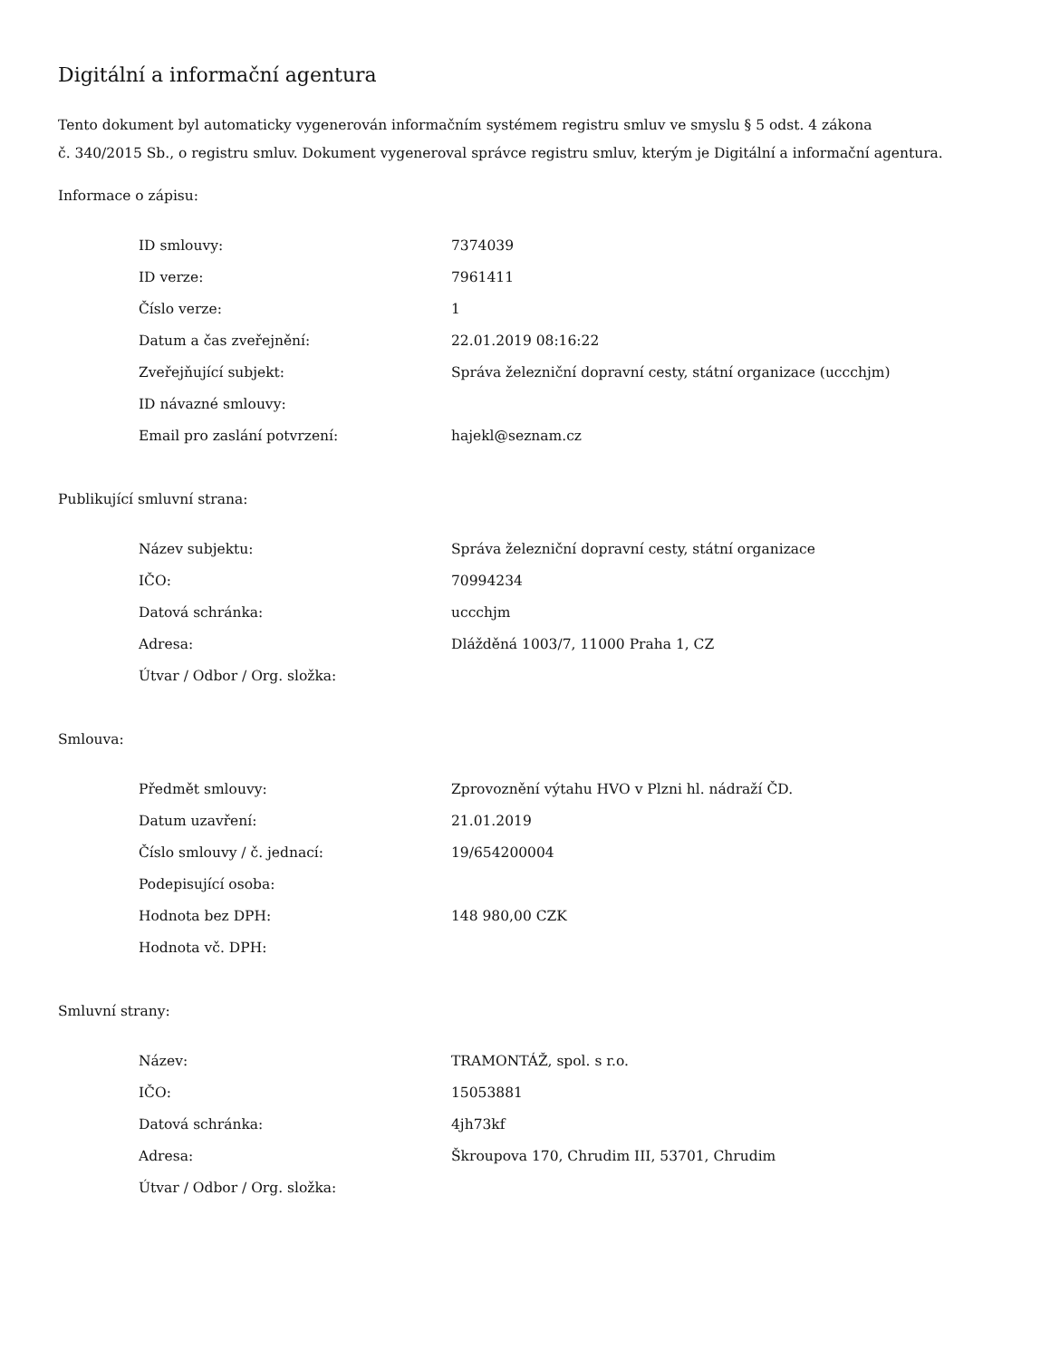Digitální a informační agentura
Tento dokument byl automaticky vygenerován informačním systémem registru smluv ve smyslu § 5 odst. 4 zákona
č. 340/2015 Sb., o registru smluv. Dokument vygeneroval správce registru smluv, kterým je Digitální a informační agentura.
Informace o zápisu:
| ID smlouvy: | 7374039 |
| ID verze: | 7961411 |
| Číslo verze: | 1 |
| Datum a čas zveřejnění: | 22.01.2019 08:16:22 |
| Zveřejňující subjekt: | Správa železniční dopravní cesty, státní organizace (uccchjm) |
| ID návazné smlouvy: | |
| Email pro zaslání potvrzení: | hajekl@seznam.cz |
Publikující smluvní strana:
| Název subjektu: | Správa železniční dopravní cesty, státní organizace |
| IČO: | 70994234 |
| Datová schránka: | uccchjm |
| Adresa: | Dlážděná 1003/7, 11000 Praha 1, CZ |
| Útvar / Odbor / Org. složka: | |
Smlouva:
| Předmět smlouvy: | Zprovoznění výtahu HVO v Plzni hl. nádraží ČD. |
| Datum uzavření: | 21.01.2019 |
| Číslo smlouvy / č. jednací: | 19/654200004 |
| Podepisující osoba: | |
| Hodnota bez DPH: | 148 980,00 CZK |
| Hodnota vč. DPH: | |
Smluvní strany:
| Název: | TRAMONTÁŽ, spol. s r.o. |
| IČO: | 15053881 |
| Datová schránka: | 4jh73kf |
| Adresa: | Škroupova 170, Chrudim III, 53701, Chrudim |
| Útvar / Odbor / Org. složka: | |